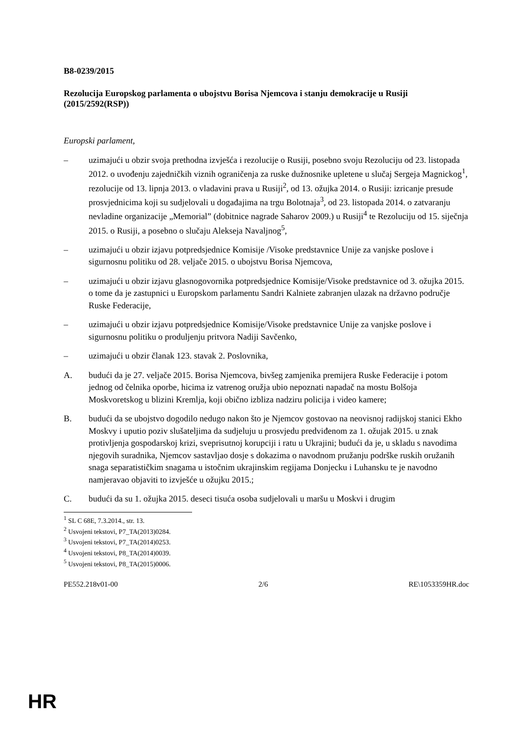B8-0239/2015
Rezolucija Europskog parlamenta o ubojstvu Borisa Njemcova i stanju demokracije u Rusiji
(2015/2592(RSP))
Europski parlament,
– uzimajući u obzir svoja prethodna izvješća i rezolucije o Rusiji, posebno svoju Rezoluciju od 23. listopada 2012. o uvođenju zajedničkih viznih ograničenja za ruske dužnosnike upletene u slučaj Sergeja Magnickog<sup>1</sup>, rezolucije od 13. lipnja 2013. o vladavini prava u Rusiji<sup>2</sup>, od 13. ožujka 2014. o Rusiji: izricanje presude prosvjednicima koji su sudjelovali u događajima na trgu Bolotnaja<sup>3</sup>, od 23. listopada 2014. o zatvaranju nevladine organizacije „Memorial” (dobitnice nagrade Saharov 2009.) u Rusiji<sup>4</sup> te Rezoluciju od 15. siječnja 2015. o Rusiji, a posebno o slučaju Alekseja Navaljnog<sup>5</sup>,
– uzimajući u obzir izjavu potpredsjednice Komisije /Visoke predstavnice Unije za vanjske poslove i sigurnosnu politiku od 28. veljače 2015. o ubojstvu Borisa Njemcova,
– uzimajući u obzir izjavu glasnogovornika potpredsjednice Komisije/Visoke predstavnice od 3. ožujka 2015. o tome da je zastupnici u Europskom parlamentu Sandri Kalniete zabranjen ulazak na državno područje Ruske Federacije,
– uzimajući u obzir izjavu potpredsjednice Komisije/Visoke predstavnice Unije za vanjske poslove i sigurnosnu politiku o produljenju pritvora Nadiji Savčenko,
– uzimajući u obzir članak 123. stavak 2. Poslovnika,
A. budući da je 27. veljače 2015. Borisa Njemcova, bivšeg zamjenika premijera Ruske Federacije i potom jednog od čelnika oporbe, hicima iz vatrenog oružja ubio nepoznati napadač na mostu Bolšoja Moskvoretskog u blizini Kremlja, koji obično izbliza nadziru policija i video kamere;
B. budući da se ubojstvo dogodilo nedugo nakon što je Njemcov gostovao na neovisnoj radijskoj stanici Ekho Moskvy i uputio poziv slušateljima da sudjeluju u prosvjedu predviđenom za 1. ožujak 2015. u znak protivljenja gospodarskoj krizi, sveprisutnoj korupciji i ratu u Ukrajini; budući da je, u skladu s navodima njegovih suradnika, Njemcov sastavljao dosje s dokazima o navodnom pružanju podrške ruskih oružanih snaga separatističkim snagama u istočnim ukrajinskim regijama Donjecku i Luhansku te je navodno namjeravao objaviti to izvješće u ožujku 2015.;
C. budući da su 1. ožujka 2015. deseci tisuća osoba sudjelovali u maršu u Moskvi i drugim
<sup>1</sup> SL C 68E, 7.3.2014., str. 13.
<sup>2</sup> Usvojeni tekstovi, P7_TA(2013)0284.
<sup>3</sup> Usvojeni tekstovi, P7_TA(2014)0253.
<sup>4</sup> Usvojeni tekstovi, P8_TA(2014)0039.
<sup>5</sup> Usvojeni tekstovi, P8_TA(2015)0006.
PE552.218v01-00 2/6 RE\1053359HR.doc
HR